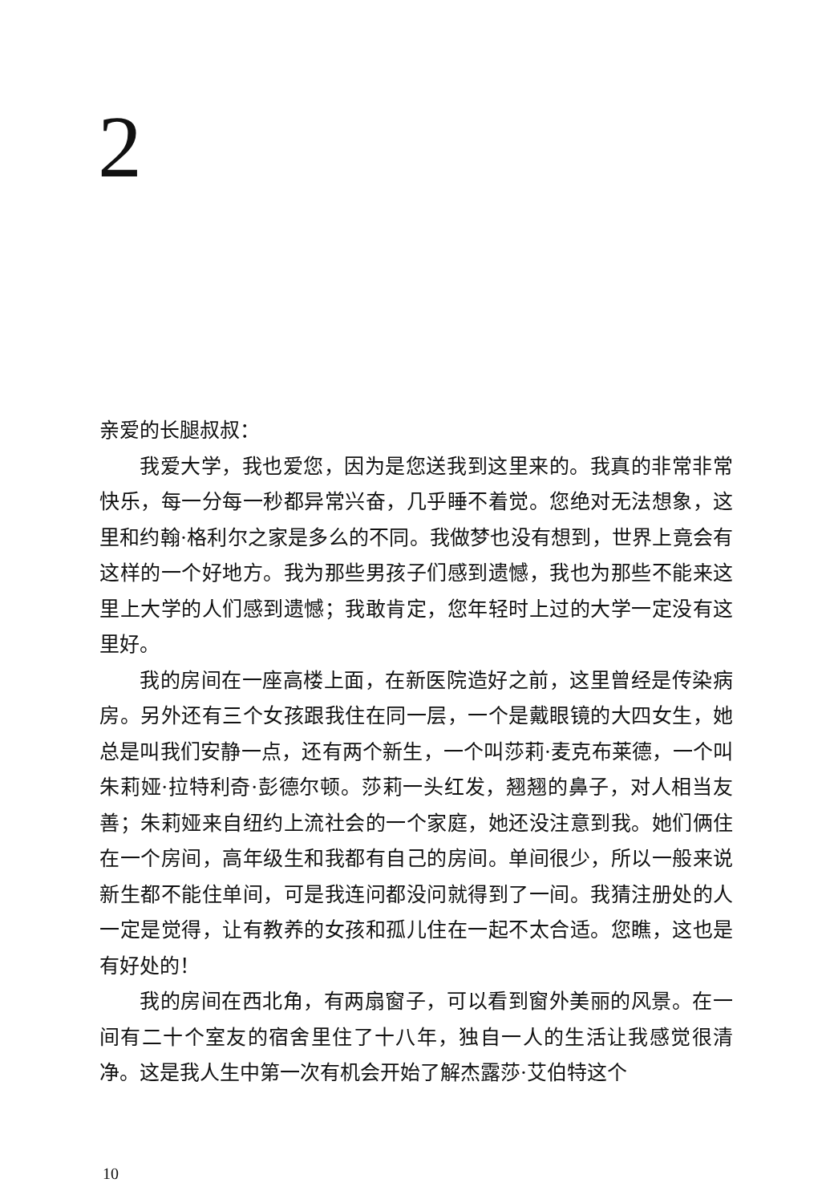2
亲爱的长腿叔叔：
我爱大学，我也爱您，因为是您送我到这里来的。我真的非常非常快乐，每一分每一秒都异常兴奋，几乎睡不着觉。您绝对无法想象，这里和约翰·格利尔之家是多么的不同。我做梦也没有想到，世界上竟会有这样的一个好地方。我为那些男孩子们感到遗憾，我也为那些不能来这里上大学的人们感到遗憾；我敢肯定，您年轻时上过的大学一定没有这里好。
我的房间在一座高楼上面，在新医院造好之前，这里曾经是传染病房。另外还有三个女孩跟我住在同一层，一个是戴眼镜的大四女生，她总是叫我们安静一点，还有两个新生，一个叫莎莉·麦克布莱德，一个叫朱莉娅·拉特利奇·彭德尔顿。莎莉一头红发，翘翘的鼻子，对人相当友善；朱莉娅来自纽约上流社会的一个家庭，她还没注意到我。她们俩住在一个房间，高年级生和我都有自己的房间。单间很少，所以一般来说新生都不能住单间，可是我连问都没问就得到了一间。我猜注册处的人一定是觉得，让有教养的女孩和孤儿住在一起不太合适。您瞧，这也是有好处的！
我的房间在西北角，有两扇窗子，可以看到窗外美丽的风景。在一间有二十个室友的宿舍里住了十八年，独自一人的生活让我感觉很清净。这是我人生中第一次有机会开始了解杰露莎·艾伯特这个
10